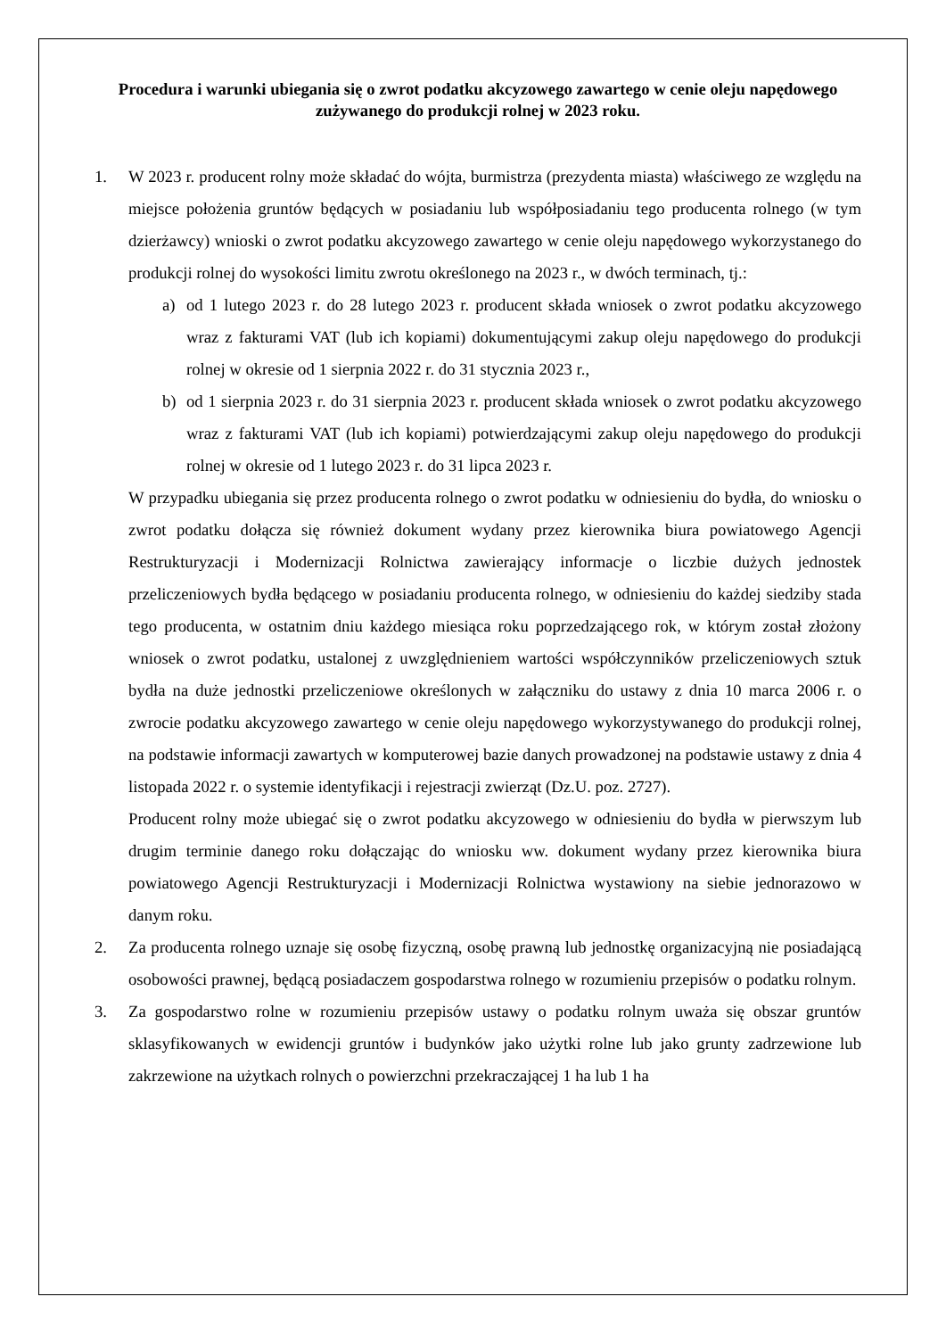Procedura i warunki ubiegania się o zwrot podatku akcyzowego zawartego w cenie oleju napędowego zużywanego do produkcji rolnej w 2023 roku.
1. W 2023 r. producent rolny może składać do wójta, burmistrza (prezydenta miasta) właściwego ze względu na miejsce położenia gruntów będących w posiadaniu lub współposiadaniu tego producenta rolnego (w tym dzierżawcy) wnioski o zwrot podatku akcyzowego zawartego w cenie oleju napędowego wykorzystanego do produkcji rolnej do wysokości limitu zwrotu określonego na 2023 r., w dwóch terminach, tj.:
a) od 1 lutego 2023 r. do 28 lutego 2023 r. producent składa wniosek o zwrot podatku akcyzowego wraz z fakturami VAT (lub ich kopiami) dokumentującymi zakup oleju napędowego do produkcji rolnej w okresie od 1 sierpnia 2022 r. do 31 stycznia 2023 r.,
b) od 1 sierpnia 2023 r. do 31 sierpnia 2023 r. producent składa wniosek o zwrot podatku akcyzowego wraz z fakturami VAT (lub ich kopiami) potwierdzającymi zakup oleju napędowego do produkcji rolnej w okresie od 1 lutego 2023 r. do 31 lipca 2023 r.
W przypadku ubiegania się przez producenta rolnego o zwrot podatku w odniesieniu do bydła, do wniosku o zwrot podatku dołącza się również dokument wydany przez kierownika biura powiatowego Agencji Restrukturyzacji i Modernizacji Rolnictwa zawierający informacje o liczbie dużych jednostek przeliczeniowych bydła będącego w posiadaniu producenta rolnego, w odniesieniu do każdej siedziby stada tego producenta, w ostatnim dniu każdego miesiąca roku poprzedzającego rok, w którym został złożony wniosek o zwrot podatku, ustalonej z uwzględnieniem wartości współczynników przeliczeniowych sztuk bydła na duże jednostki przeliczeniowe określonych w załączniku do ustawy z dnia 10 marca 2006 r. o zwrocie podatku akcyzowego zawartego w cenie oleju napędowego wykorzystywanego do produkcji rolnej, na podstawie informacji zawartych w komputerowej bazie danych prowadzonej na podstawie ustawy z dnia 4 listopada 2022 r. o systemie identyfikacji i rejestracji zwierząt (Dz.U. poz. 2727).
Producent rolny może ubiegać się o zwrot podatku akcyzowego w odniesieniu do bydła w pierwszym lub drugim terminie danego roku dołączając do wniosku ww. dokument wydany przez kierownika biura powiatowego Agencji Restrukturyzacji i Modernizacji Rolnictwa wystawiony na siebie jednorazowo w danym roku.
2. Za producenta rolnego uznaje się osobę fizyczną, osobę prawną lub jednostkę organizacyjną nie posiadającą osobowości prawnej, będącą posiadaczem gospodarstwa rolnego w rozumieniu przepisów o podatku rolnym.
3. Za gospodarstwo rolne w rozumieniu przepisów ustawy o podatku rolnym uważa się obszar gruntów sklasyfikowanych w ewidencji gruntów i budynków jako użytki rolne lub jako grunty zadrzewione lub zakrzewione na użytkach rolnych o powierzchni przekraczającej 1 ha lub 1 ha